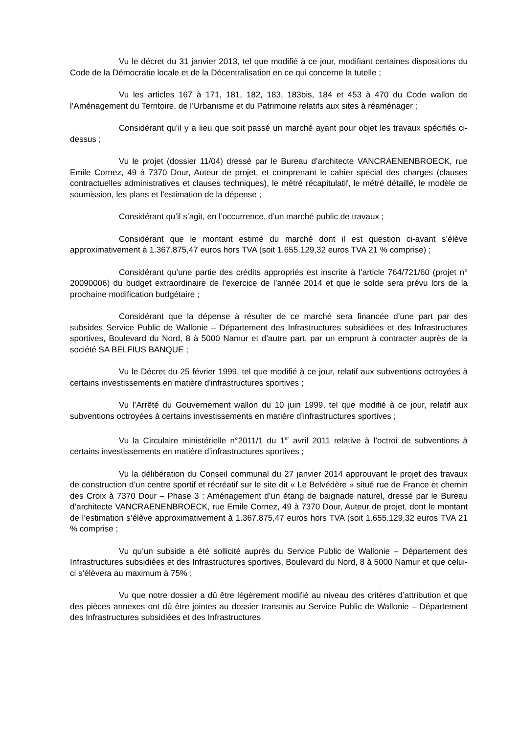Vu le décret du 31 janvier 2013, tel que modifié à ce jour, modifiant certaines dispositions du Code de la Démocratie locale et de la Décentralisation en ce qui concerne la tutelle ;
Vu les articles 167 à 171, 181, 182, 183, 183bis, 184 et 453 à 470 du Code wallon de l’Aménagement du Territoire, de l’Urbanisme et du Patrimoine relatifs aux sites à réaménager ;
Considérant qu’il y a lieu que soit passé un marché ayant pour objet les travaux spécifiés ci-dessus ;
Vu le projet (dossier 11/04) dressé par le Bureau d’architecte VANCRAENENBROECK, rue Emile Cornez, 49 à 7370 Dour, Auteur de projet, et comprenant le cahier spécial des charges (clauses contractuelles administratives et clauses techniques), le métré récapitulatif, le métré détaillé, le modèle de soumission, les plans et l’estimation de la dépense ;
Considérant qu’il s’agit, en l’occurrence, d’un marché public de travaux ;
Considérant que le montant estimé du marché dont il est question ci-avant s’élève approximativement à 1.367.875,47 euros hors TVA (soit 1.655.129,32 euros TVA 21 % comprise) ;
Considérant qu’une partie des crédits appropriés est inscrite à l’article 764/721/60 (projet n° 20090006) du budget extraordinaire de l’exercice de l’année 2014 et que le solde sera prévu lors de la prochaine modification budgétaire ;
Considérant que la dépense à résulter de ce marché sera financée d’une part par des subsides Service Public de Wallonie – Département des Infrastructures subsidiées et des Infrastructures sportives, Boulevard du Nord, 8 à 5000 Namur et d’autre part, par un emprunt à contracter auprès de la société SA BELFIUS BANQUE ;
Vu le Décret du 25 février 1999, tel que modifié à ce jour, relatif aux subventions octroyées à certains investissements en matière d'infrastructures sportives ;
Vu l’Arrêté du Gouvernement wallon du 10 juin 1999, tel que modifié à ce jour, relatif aux subventions octroyées à certains investissements en matière d’infrastructures sportives ;
Vu la Circulaire ministérielle n°2011/1 du 1<sup>er</sup> avril 2011 relative à l’octroi de subventions à certains investissements en matière d’infrastructures sportives ;
Vu la délibération du Conseil communal du 27 janvier 2014 approuvant le projet des travaux de construction d’un centre sportif et récréatif sur le site dit « Le Belvédère » situé rue de France et chemin des Croix à 7370 Dour – Phase 3 : Aménagement d’un étang de baignade naturel, dressé par le Bureau d’architecte VANCRAENENBROECK, rue Emile Cornez, 49 à 7370 Dour, Auteur de projet, dont le montant de l’estimation s’élève approximativement à 1.367.875,47 euros hors TVA (soit 1.655.129,32 euros TVA 21 % comprise ;
Vu qu’un subside a été sollicité auprès du Service Public de Wallonie – Département des Infrastructures subsidiées et des Infrastructures sportives, Boulevard du Nord, 8 à 5000 Namur et que celui-ci s’élèvera au maximum à 75% ;
Vu que notre dossier a dû être légèrement modifié au niveau des critères d’attribution et que des pièces annexes ont dû être jointes au dossier transmis au Service Public de Wallonie – Département des Infrastructures subsidiées et des Infrastructures